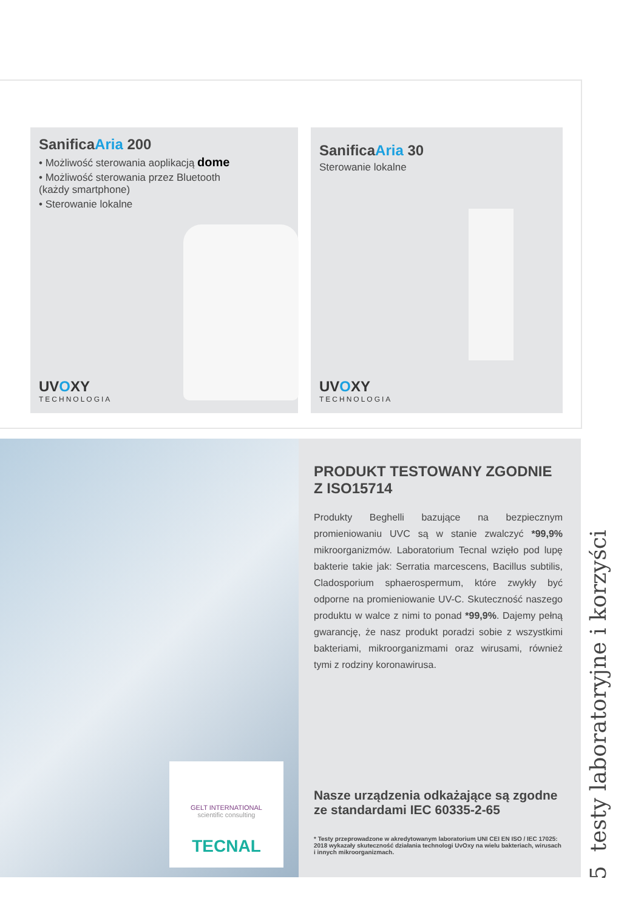SanificaAria 200
• Możliwość sterowania aoplikacją dome
• Możliwość sterowania przez Bluetooth
(każdy smartphone)
• Sterowanie lokalne
UVOXY
TECHNOLOGIA
SanificaAria 30
Sterowanie lokalne
UVOXY
TECHNOLOGIA
GELT INTERNATIONAL
scientific consulting
TECNAL
PRODUKT TESTOWANY ZGODNIE Z ISO15714
Produkty Beghelli bazujące na bezpiecznym promieniowaniu UVC są w stanie zwalczyć *99,9% mikroorganizmów. Laboratorium Tecnal wzięło pod lupę bakterie takie jak: Serratia marcescens, Bacillus subtilis, Cladosporium sphaerospermum, które zwykły być odporne na promieniowanie UV-C. Skuteczność naszego produktu w walce z nimi to ponad *99,9%. Dajemy pełną gwarancję, że nasz produkt poradzi sobie z wszystkimi bakteriami, mikroorganizmami oraz wirusami, również tymi z rodziny koronawirusa.
Nasze urządzenia odkażające są zgodne ze standardami IEC 60335-2-65
* Testy przeprowadzone w akredytowanym laboratorium UNI CEI EN ISO / IEC 17025: 2018 wykazały skuteczność działania technologi UvOxy na wielu bakteriach, wirusach i innych mikroorganizmach.
5 testy laboratoryjne i korzyści